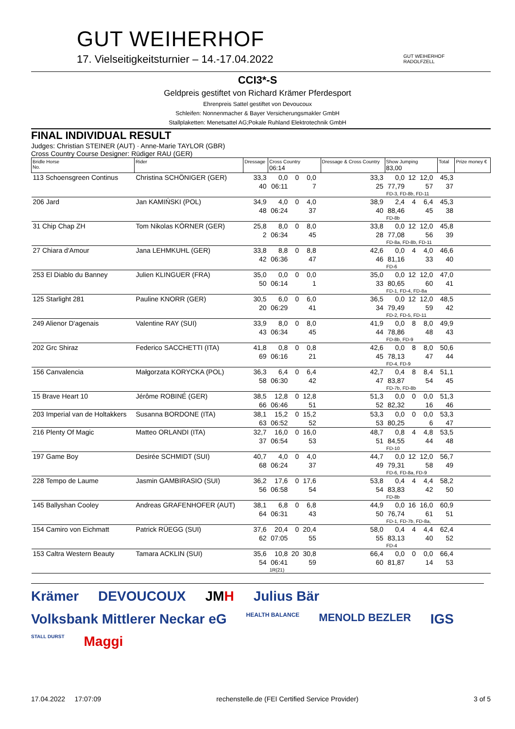GUT WEIHERHOF
17. Vielseitigkeitsturnier – 14.-17.04.2022
GUT WEIHERHOF
RADOLFZELL
CCI3*-S
Geldpreis gestiftet von Richard Krämer Pferdesport
Ehrenpreis Sattel gestiftet von Devoucoux
Schleifen: Nonnenmacher & Bayer Versicherungsmakler GmbH
Stallplaketten: Menetsattel AG;Pokale Ruhland Elektrotechnik GmbH
FINAL INDIVIDUAL RESULT
Judges: Christian STEINER (AUT) · Anne-Marie TAYLOR (GBR)
Cross Country Course Designer: Rüdiger RAU (GER)
| Bridle Horse No. | Rider | Dressage | Cross Country 06:14 | | | | Dressage & Cross Country | Show Jumping 83,00 | | | | Total | Prize money € |
| --- | --- | --- | --- | --- | --- | --- | --- | --- | --- | --- | --- | --- | --- |
| 113 Schoensgreen Continus | Christina SCHÖNIGER (GER) | 33,3 | 0,0 | 0 | 0,0 | | 33,3 | 0,0 | 12 | 12,0 | | 45,3 | |
| | | 40 | 06:11 | | 7 | | 25 | 77,79 | | 57 | | 37 | |
| | | | | | | | | FD-3, FD-8b, FD-11 | | | | | |
| 206 Jard | Jan KAMIŃSKI (POL) | 34,9 | 4,0 | 0 | 4,0 | | 38,9 | 2,4 | 4 | 6,4 | | 45,3 | |
| | | 48 | 06:24 | | 37 | | 40 | 88,46 | | 45 | | 38 | |
| | | | | | | | | FD-8b | | | | | |
| 31 Chip Chap ZH | Tom Nikolas KÖRNER (GER) | 25,8 | 8,0 | 0 | 8,0 | | 33,8 | 0,0 | 12 | 12,0 | | 45,8 | |
| | | 2 | 06:34 | | 45 | | 28 | 77,08 | | 56 | | 39 | |
| | | | | | | | | FD-8a, FD-8b, FD-11 | | | | | |
| 27 Chiara d'Amour | Jana LEHMKUHL (GER) | 33,8 | 8,8 | 0 | 8,8 | | 42,6 | 0,0 | 4 | 4,0 | | 46,6 | |
| | | 42 | 06:36 | | 47 | | 46 | 81,16 | | 33 | | 40 | |
| | | | | | | | | FD-6 | | | | | |
| 253 El Diablo du Banney | Julien KLINGUER (FRA) | 35,0 | 0,0 | 0 | 0,0 | | 35,0 | 0,0 | 12 | 12,0 | | 47,0 | |
| | | 50 | 06:14 | | 1 | | 33 | 80,65 | | 60 | | 41 | |
| | | | | | | | | FD-1, FD-4, FD-8a | | | | | |
| 125 Starlight 281 | Pauline KNORR (GER) | 30,5 | 6,0 | 0 | 6,0 | | 36,5 | 0,0 | 12 | 12,0 | | 48,5 | |
| | | 20 | 06:29 | | 41 | | 34 | 79,49 | | 59 | | 42 | |
| | | | | | | | | FD-2, FD-5, FD-11 | | | | | |
| 249 Alienor D'agenais | Valentine RAY (SUI) | 33,9 | 8,0 | 0 | 8,0 | | 41,9 | 0,0 | 8 | 8,0 | | 49,9 | |
| | | 43 | 06:34 | | 45 | | 44 | 78,86 | | 48 | | 43 | |
| | | | | | | | | FD-8b, FD-9 | | | | | |
| 202 Grc Shiraz | Federico SACCHETTI (ITA) | 41,8 | 0,8 | 0 | 0,8 | | 42,6 | 0,0 | 8 | 8,0 | | 50,6 | |
| | | 69 | 06:16 | | 21 | | 45 | 78,13 | | 47 | | 44 | |
| | | | | | | | | FD-4, FD-9 | | | | | |
| 156 Canvalencia | Małgorzata KORYCKA (POL) | 36,3 | 6,4 | 0 | 6,4 | | 42,7 | 0,4 | 8 | 8,4 | | 51,1 | |
| | | 58 | 06:30 | | 42 | | 47 | 83,87 | | 54 | | 45 | |
| | | | | | | | | FD-7b, FD-8b | | | | | |
| 15 Brave Heart 10 | Jérôme ROBINÉ (GER) | 38,5 | 12,8 | 0 | 12,8 | | 51,3 | 0,0 | 0 | 0,0 | | 51,3 | |
| | | 66 | 06:46 | | 51 | | 52 | 82,32 | | 16 | | 46 | |
| 203 Imperial van de Holtakkers | Susanna BORDONE (ITA) | 38,1 | 15,2 | 0 | 15,2 | | 53,3 | 0,0 | 0 | 0,0 | | 53,3 | |
| | | 63 | 06:52 | | 52 | | 53 | 80,25 | | 6 | | 47 | |
| 216 Plenty Of Magic | Matteo ORLANDI (ITA) | 32,7 | 16,0 | 0 | 16,0 | | 48,7 | 0,8 | 4 | 4,8 | | 53,5 | |
| | | 37 | 06:54 | | 53 | | 51 | 84,55 | | 44 | | 48 | |
| | | | | | | | | FD-10 | | | | | |
| 197 Game Boy | Desirée SCHMIDT (SUI) | 40,7 | 4,0 | 0 | 4,0 | | 44,7 | 0,0 | 12 | 12,0 | | 56,7 | |
| | | 68 | 06:24 | | 37 | | 49 | 79,31 | | 58 | | 49 | |
| | | | | | | | | FD-6, FD-8a, FD-9 | | | | | |
| 228 Tempo de Laume | Jasmin GAMBIRASIO (SUI) | 36,2 | 17,6 | 0 | 17,6 | | 53,8 | 0,4 | 4 | 4,4 | | 58,2 | |
| | | 56 | 06:58 | | 54 | | 54 | 83,83 | | 42 | | 50 | |
| | | | | | | | | FD-8b | | | | | |
| 145 Ballyshan Cooley | Andreas GRAFENHOFER (AUT) | 38,1 | 6,8 | 0 | 6,8 | | 44,9 | 0,0 | 16 | 16,0 | | 60,9 | |
| | | 64 | 06:31 | | 43 | | 50 | 76,74 | | 61 | | 51 | |
| | | | | | | | | FD-1, FD-7b, FD-8a, | | | | | |
| 154 Camiro von Eichmatt | Patrick RÜEGG (SUI) | 37,6 | 20,4 | 0 | 20,4 | | 58,0 | 0,4 | 4 | 4,4 | | 62,4 | |
| | | 62 | 07:05 | | 55 | | 55 | 83,13 | | 40 | | 52 | |
| | | | | | | | | FD-4 | | | | | |
| 153 Caltra Western Beauty | Tamara ACKLIN (SUI) | 35,6 | 10,8 | 20 | 30,8 | | 66,4 | 0,0 | 0 | 0,0 | | 66,4 | |
| | | 54 | 06:41 | | 59 | | 60 | 81,87 | | 14 | | 53 | |
| | | | 1R(21) | | | | | | | | | | |
Krämer DEVOUCOUX JMH Julius Bär Volksbank Mittlerer Neckar eG HEALTH BALANCE MENOLD BEZLER IGS STALL DURST Maggi
17.04.2022 17:07:09 rechenstelle.de (FEI Certified Service Provider) 3 of 5